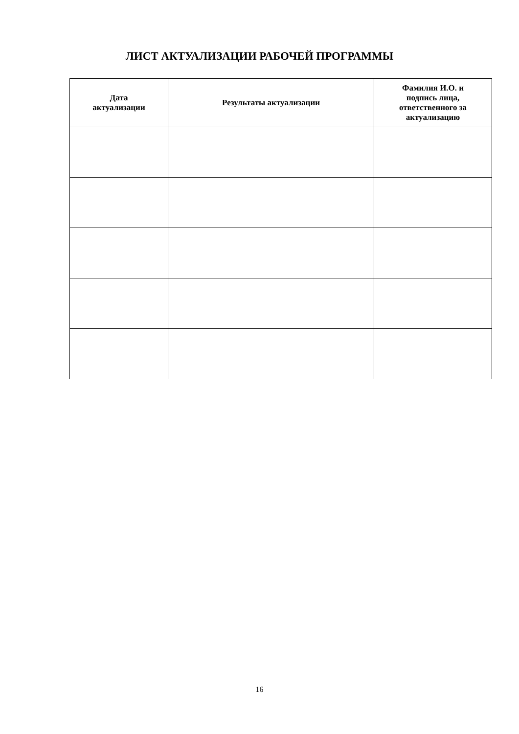ЛИСТ АКТУАЛИЗАЦИИ РАБОЧЕЙ ПРОГРАММЫ
| Дата актуализации | Результаты актуализации | Фамилия И.О. и подпись лица, ответственного за актуализацию |
| --- | --- | --- |
16